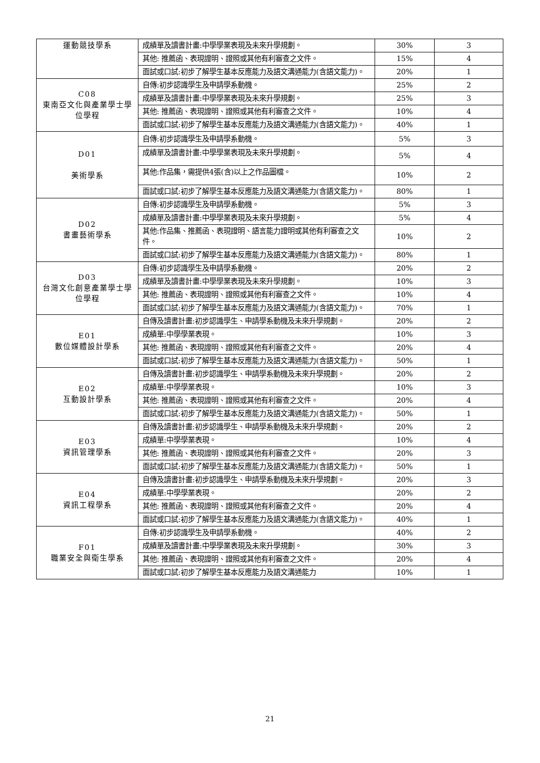| 運動競技學系 | 成績單及讀書計畫:中學學業表現及未來升學規劃。 | 30% | 3 |
| | 其他: 推薦函、表現證明、證照或其他有利審查之文件。 | 15% | 4 |
| | 面試或口試:初步了解學生基本反應能力及語文溝通能力(含語文能力)。 | 20% | 1 |
| C08 東南亞文化與產業學士學位學程 | 自傳:初步認識學生及申請學系動機。 | 25% | 2 |
| | 成績單及讀書計畫:中學學業表現及未來升學規劃。 | 25% | 3 |
| | 其他: 推薦函、表現證明、證照或其他有利審查之文件。 | 10% | 4 |
| | 面試或口試:初步了解學生基本反應能力及語文溝通能力(含語文能力)。 | 40% | 1 |
| D01 美術學系 | 自傳:初步認識學生及申請學系動機。 | 5% | 3 |
| | 成績單及讀書計畫:中學學業表現及未來升學規劃。 | 5% | 4 |
| | 其他:作品集，需提供4張(含)以上之作品圖檔。 | 10% | 2 |
| | 面試或口試:初步了解學生基本反應能力及語文溝通能力(含語文能力)。 | 80% | 1 |
| D02 書畫藝術學系 | 自傳:初步認識學生及申請學系動機。 | 5% | 3 |
| | 成績單及讀書計畫:中學學業表現及未來升學規劃。 | 5% | 4 |
| | 其他:作品集、推薦函、表現證明、語言能力證明或其他有利審查之文件。 | 10% | 2 |
| | 面試或口試:初步了解學生基本反應能力及語文溝通能力(含語文能力)。 | 80% | 1 |
| D03 台灣文化創意產業學士學位學程 | 自傳:初步認識學生及申請學系動機。 | 20% | 2 |
| | 成績單及讀書計畫:中學學業表現及未來升學規劃。 | 10% | 3 |
| | 其他: 推薦函、表現證明、證照或其他有利審查之文件。 | 10% | 4 |
| | 面試或口試:初步了解學生基本反應能力及語文溝通能力(含語文能力)。 | 70% | 1 |
| E01 數位媒體設計學系 | 自傳及讀書計畫:初步認識學生、申請學系動機及未來升學規劃。 | 20% | 2 |
| | 成績單:中學學業表現。 | 10% | 3 |
| | 其他: 推薦函、表現證明、證照或其他有利審查之文件。 | 20% | 4 |
| | 面試或口試:初步了解學生基本反應能力及語文溝通能力(含語文能力)。 | 50% | 1 |
| E02 互動設計學系 | 自傳及讀書計畫:初步認識學生、申請學系動機及未來升學規劃。 | 20% | 2 |
| | 成績單:中學學業表現。 | 10% | 3 |
| | 其他: 推薦函、表現證明、證照或其他有利審查之文件。 | 20% | 4 |
| | 面試或口試:初步了解學生基本反應能力及語文溝通能力(含語文能力)。 | 50% | 1 |
| E03 資訊管理學系 | 自傳及讀書計畫:初步認識學生、申請學系動機及未來升學規劃。 | 20% | 2 |
| | 成績單:中學學業表現。 | 10% | 4 |
| | 其他: 推薦函、表現證明、證照或其他有利審查之文件。 | 20% | 3 |
| | 面試或口試:初步了解學生基本反應能力及語文溝通能力(含語文能力)。 | 50% | 1 |
| E04 資訊工程學系 | 自傳及讀書計畫:初步認識學生、申請學系動機及未來升學規劃。 | 20% | 3 |
| | 成績單:中學學業表現。 | 20% | 2 |
| | 其他: 推薦函、表現證明、證照或其他有利審查之文件。 | 20% | 4 |
| | 面試或口試:初步了解學生基本反應能力及語文溝通能力(含語文能力)。 | 40% | 1 |
| F01 職業安全與衛生學系 | 自傳:初步認識學生及申請學系動機。 | 40% | 2 |
| | 成績單及讀書計畫:中學學業表現及未來升學規劃。 | 30% | 3 |
| | 其他: 推薦函、表現證明、證照或其他有利審查之文件。 | 20% | 4 |
| | 面試或口試:初步了解學生基本反應能力及語文溝通能力 | 10% | 1 |
21